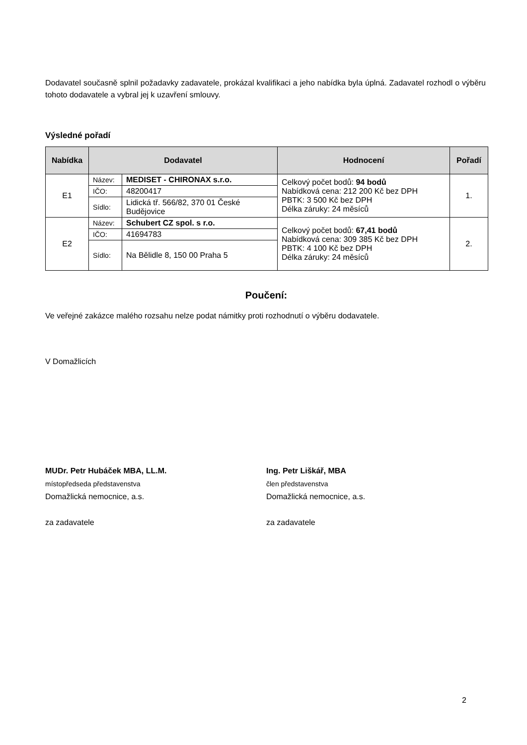Dodavatel současně splnil požadavky zadavatele, prokázal kvalifikaci a jeho nabídka byla úplná. Zadavatel rozhodl o výběru tohoto dodavatele a vybral jej k uzavření smlouvy.
Výsledné pořadí
| Nabídka | Dodavatel | | Hodnocení | Pořadí |
| --- | --- | --- | --- | --- |
| E1 | Název: | MEDISET - CHIRONAX s.r.o. | Celkový počet bodů: 94 bodů Nabídková cena: 212 200 Kč bez DPH PBTK: 3 500 Kč bez DPH Délka záruky: 24 měsíců | 1. |
| | IČO: | 48200417 | | |
| | Sídlo: | Lidická tř. 566/82, 370 01 České Budějovice | | |
| E2 | Název: | Schubert CZ spol. s r.o. | Celkový počet bodů: 67,41 bodů Nabídková cena: 309 385 Kč bez DPH PBTK: 4 100 Kč bez DPH Délka záruky: 24 měsíců | 2. |
| | IČO: | 41694783 | | |
| | Sídlo: | Na Bělidle 8, 150 00 Praha 5 | | |
Poučení:
Ve veřejné zakázce malého rozsahu nelze podat námitky proti rozhodnutí o výběru dodavatele.
V Domažlicích
MUDr. Petr Hubáček MBA, LL.M.
místopředseda představenstva
Domažlická nemocnice, a.s.
za zadavatele
Ing. Petr Liškář, MBA
člen představenstva
Domažlická nemocnice, a.s.
za zadavatele
2